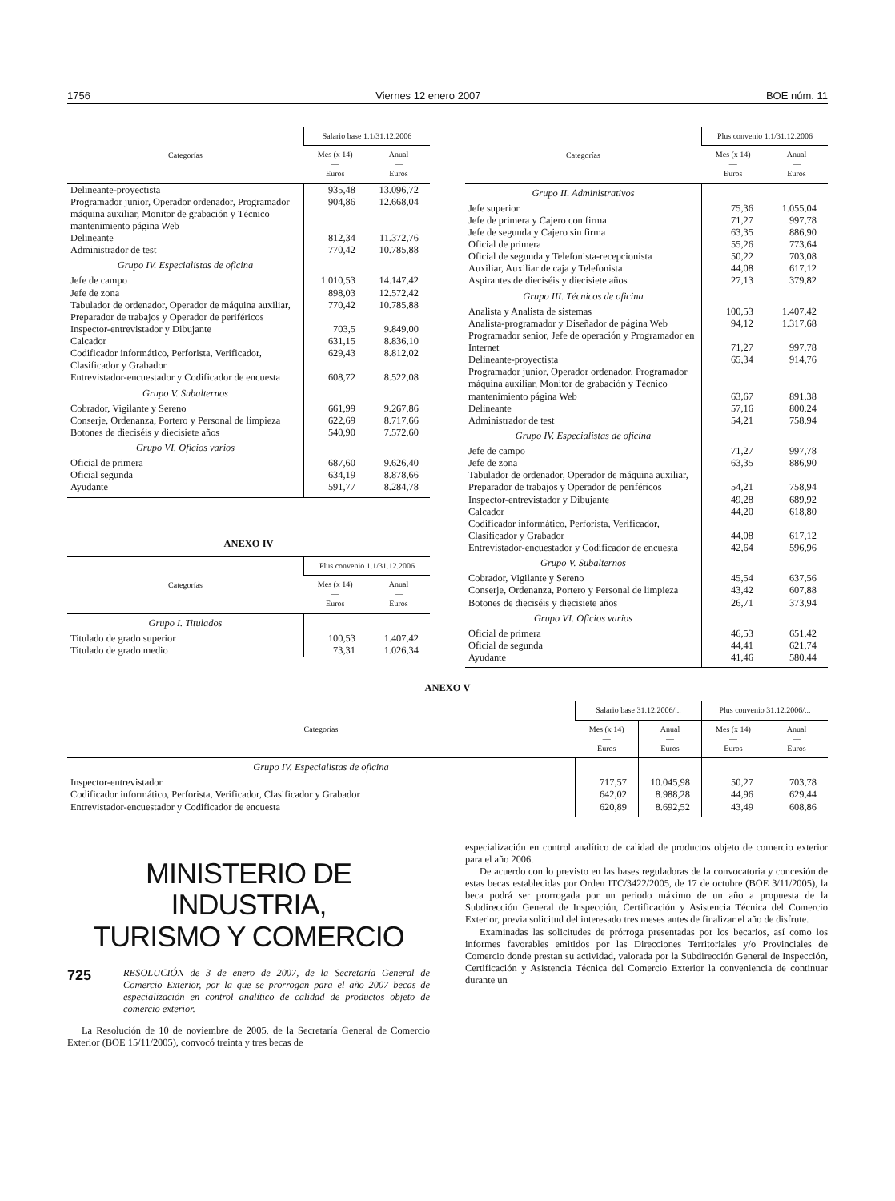1756 Viernes 12 enero 2007 BOE núm. 11
| Categorías | Salario base 1.1/31.12.2006 | |
| --- | --- | --- |
| | Mes (x 14) — Euros | Anual — Euros |
| Delineante-proyectista | 935,48 | 13.096,72 |
| Programador junior, Operador ordenador, Programador máquina auxiliar, Monitor de grabación y Técnico mantenimiento página Web | 904,86 | 12.668,04 |
| Delineante | 812,34 | 11.372,76 |
| Administrador de test | 770,42 | 10.785,88 |
| Grupo IV. Especialistas de oficina | | |
| Jefe de campo | 1.010,53 | 14.147,42 |
| Jefe de zona | 898,03 | 12.572,42 |
| Tabulador de ordenador, Operador de máquina auxiliar, Preparador de trabajos y Operador de periféricos | 770,42 | 10.785,88 |
| Inspector-entrevistador y Dibujante | 703,5 | 9.849,00 |
| Calcador | 631,15 | 8.836,10 |
| Codificador informático, Perforista, Verificador, Clasificador y Grabador | 629,43 | 8.812,02 |
| Entrevistador-encuestador y Codificador de encuesta | 608,72 | 8.522,08 |
| Grupo V. Subalternos | | |
| Cobrador, Vigilante y Sereno | 661,99 | 9.267,86 |
| Conserje, Ordenanza, Portero y Personal de limpieza | 622,69 | 8.717,66 |
| Botones de dieciséis y diecisiete años | 540,90 | 7.572,60 |
| Grupo VI. Oficios varios | | |
| Oficial de primera | 687,60 | 9.626,40 |
| Oficial segunda | 634,19 | 8.878,66 |
| Ayudante | 591,77 | 8.284,78 |
ANEXO IV
| Categorías | Plus convenio 1.1/31.12.2006 | |
| --- | --- | --- |
| | Mes (x 14) — Euros | Anual — Euros |
| Grupo I. Titulados | | |
| Titulado de grado superior | 100,53 | 1.407,42 |
| Titulado de grado medio | 73,31 | 1.026,34 |
| Categorías | Plus convenio 1.1/31.12.2006 | |
| --- | --- | --- |
| | Mes (x 14) — Euros | Anual — Euros |
| Grupo II. Administrativos | | |
| Jefe superior | 75,36 | 1.055,04 |
| Jefe de primera y Cajero con firma | 71,27 | 997,78 |
| Jefe de segunda y Cajero sin firma | 63,35 | 886,90 |
| Oficial de primera | 55,26 | 773,64 |
| Oficial de segunda y Telefonista-recepcionista | 50,22 | 703,08 |
| Auxiliar, Auxiliar de caja y Telefonista | 44,08 | 617,12 |
| Aspirantes de dieciséis y diecisiete años | 27,13 | 379,82 |
| Grupo III. Técnicos de oficina | | |
| Analista y Analista de sistemas | 100,53 | 1.407,42 |
| Analista-programador y Diseñador de página Web | 94,12 | 1.317,68 |
| Programador senior, Jefe de operación y Programador en Internet | 71,27 | 997,78 |
| Delineante-proyectista | 65,34 | 914,76 |
| Programador junior, Operador ordenador, Programador máquina auxiliar, Monitor de grabación y Técnico mantenimiento página Web | 63,67 | 891,38 |
| Delineante | 57,16 | 800,24 |
| Administrador de test | 54,21 | 758,94 |
| Grupo IV. Especialistas de oficina | | |
| Jefe de campo | 71,27 | 997,78 |
| Jefe de zona | 63,35 | 886,90 |
| Tabulador de ordenador, Operador de máquina auxiliar, Preparador de trabajos y Operador de periféricos | 54,21 | 758,94 |
| Inspector-entrevistador y Dibujante | 49,28 | 689,92 |
| Calcador | 44,20 | 618,80 |
| Codificador informático, Perforista, Verificador, Clasificador y Grabador | 44,08 | 617,12 |
| Entrevistador-encuestador y Codificador de encuesta | 42,64 | 596,96 |
| Grupo V. Subalternos | | |
| Cobrador, Vigilante y Sereno | 45,54 | 637,56 |
| Conserje, Ordenanza, Portero y Personal de limpieza | 43,42 | 607,88 |
| Botones de dieciséis y diecisiete años | 26,71 | 373,94 |
| Grupo VI. Oficios varios | | |
| Oficial de primera | 46,53 | 651,42 |
| Oficial de segunda | 44,41 | 621,74 |
| Ayudante | 41,46 | 580,44 |
ANEXO V
| Categorías | Salario base 31.12.2006/... | | Plus convenio 31.12.2006/... | |
| --- | --- | --- | --- | --- |
| | Mes (x 14) — Euros | Anual — Euros | Mes (x 14) — Euros | Anual — Euros |
| Grupo IV. Especialistas de oficina | | | | |
| Inspector-entrevistador | 717,57 | 10.045,98 | 50,27 | 703,78 |
| Codificador informático, Perforista, Verificador, Clasificador y Grabador | 642,02 | 8.988,28 | 44,96 | 629,44 |
| Entrevistador-encuestador y Codificador de encuesta | 620,89 | 8.692,52 | 43,49 | 608,86 |
MINISTERIO DE INDUSTRIA,
TURISMO Y COMERCIO
725
RESOLUCIÓN de 3 de enero de 2007, de la Secretaría General de Comercio Exterior, por la que se prorrogan para el año 2007 becas de especialización en control analítico de calidad de productos objeto de comercio exterior.
La Resolución de 10 de noviembre de 2005, de la Secretaría General de Comercio Exterior (BOE 15/11/2005), convocó treinta y tres becas de
especialización en control analítico de calidad de productos objeto de comercio exterior para el año 2006.
De acuerdo con lo previsto en las bases reguladoras de la convocatoria y concesión de estas becas establecidas por Orden ITC/3422/2005, de 17 de octubre (BOE 3/11/2005), la beca podrá ser prorrogada por un periodo máximo de un año a propuesta de la Subdirección General de Inspección, Certificación y Asistencia Técnica del Comercio Exterior, previa solicitud del interesado tres meses antes de finalizar el año de disfrute.
Examinadas las solicitudes de prórroga presentadas por los becarios, así como los informes favorables emitidos por las Direcciones Territoriales y/o Provinciales de Comercio donde prestan su actividad, valorada por la Subdirección General de Inspección, Certificación y Asistencia Técnica del Comercio Exterior la conveniencia de continuar durante un